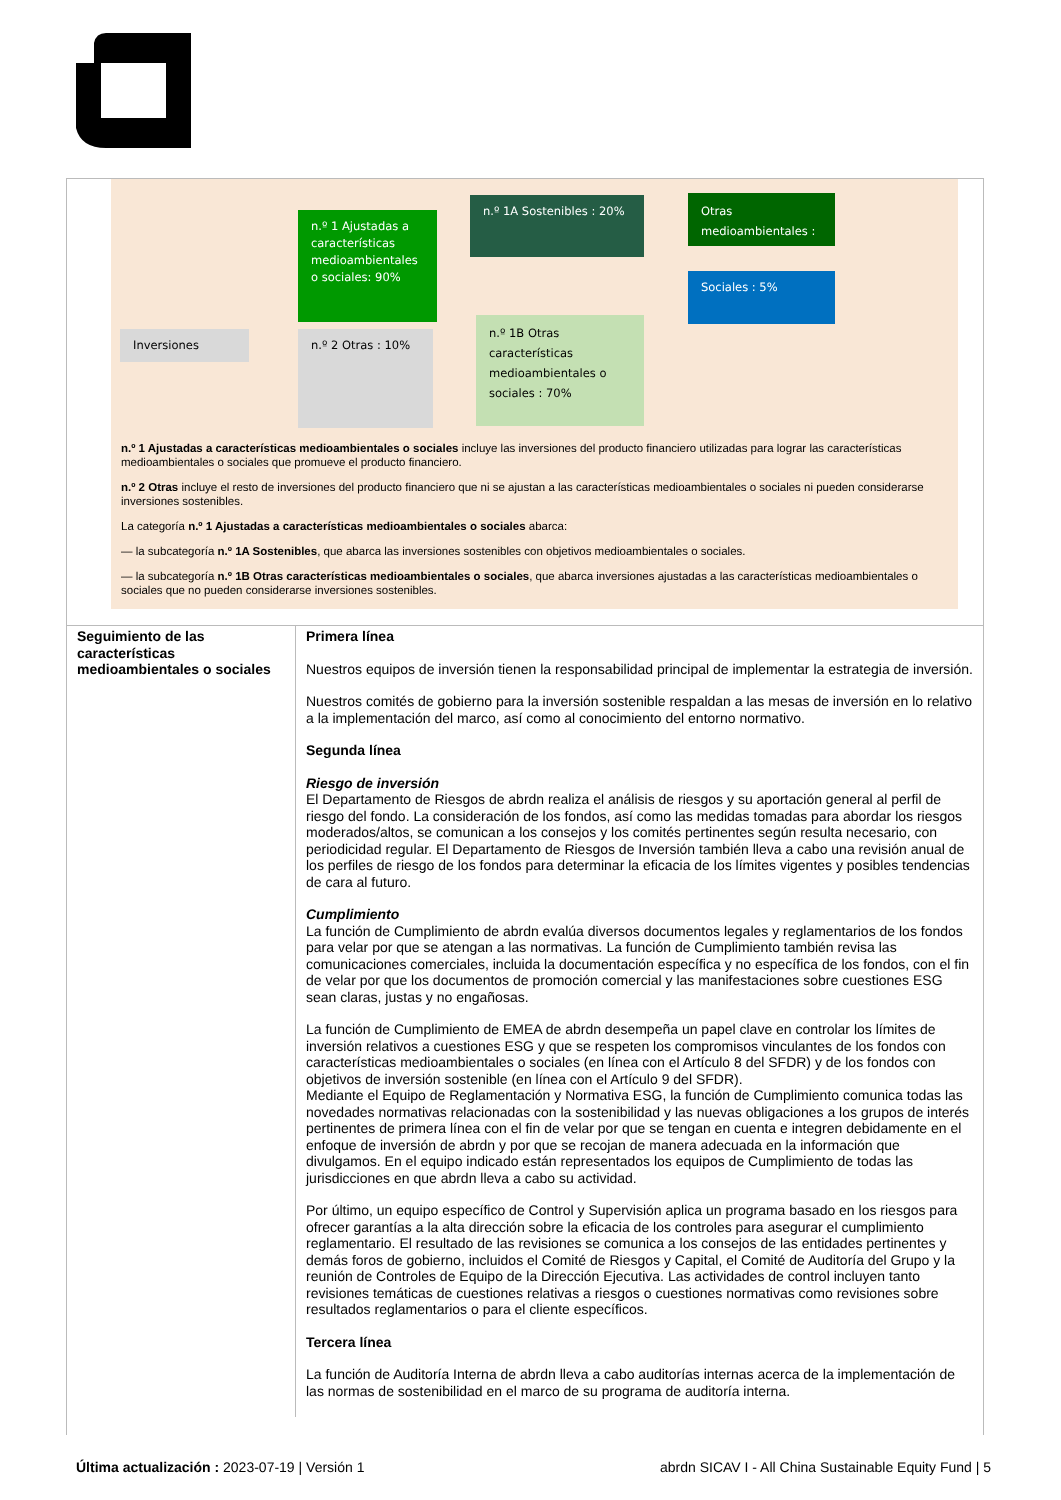Inversiones
n.º 1 Ajustadas a características medioambientales o sociales: 90%
n.º 2 Otras : 10%
n.º 1A Sostenibles : 20%
n.º 1B Otras características medioambientales o sociales : 70%
Otras medioambientales :
Sociales : 5%
n.º 1 Ajustadas a características medioambientales o sociales incluye las inversiones del producto financiero utilizadas para lograr las características medioambientales o sociales que promueve el producto financiero.
n.º 2 Otras incluye el resto de inversiones del producto financiero que ni se ajustan a las características medioambientales o sociales ni pueden considerarse inversiones sostenibles.
La categoría n.º 1 Ajustadas a características medioambientales o sociales abarca:
— la subcategoría n.º 1A Sostenibles, que abarca las inversiones sostenibles con objetivos medioambientales o sociales.
— la subcategoría n.º 1B Otras características medioambientales o sociales, que abarca inversiones ajustadas a las características medioambientales o sociales que no pueden considerarse inversiones sostenibles.
| Seguimiento de las características medioambientales o sociales | Primera línea Nuestros equipos de inversión tienen la responsabilidad principal de implementar la estrategia de inversión. Nuestros comités de gobierno para la inversión sostenible respaldan a las mesas de inversión en lo relativo a la implementación del marco, así como al conocimiento del entorno normativo. Segunda línea Riesgo de inversión El Departamento de Riesgos de abrdn realiza el análisis de riesgos y su aportación general al perfil de riesgo del fondo. La consideración de los fondos, así como las medidas tomadas para abordar los riesgos moderados/altos, se comunican a los consejos y los comités pertinentes según resulta necesario, con periodicidad regular. El Departamento de Riesgos de Inversión también lleva a cabo una revisión anual de los perfiles de riesgo de los fondos para determinar la eficacia de los límites vigentes y posibles tendencias de cara al futuro. Cumplimiento La función de Cumplimiento de abrdn evalúa diversos documentos legales y reglamentarios de los fondos para velar por que se atengan a las normativas. La función de Cumplimiento también revisa las comunicaciones comerciales, incluida la documentación específica y no específica de los fondos, con el fin de velar por que los documentos de promoción comercial y las manifestaciones sobre cuestiones ESG sean claras, justas y no engañosas. La función de Cumplimiento de EMEA de abrdn desempeña un papel clave en controlar los límites de inversión relativos a cuestiones ESG y que se respeten los compromisos vinculantes de los fondos con características medioambientales o sociales (en línea con el Artículo 8 del SFDR) y de los fondos con objetivos de inversión sostenible (en línea con el Artículo 9 del SFDR). Mediante el Equipo de Reglamentación y Normativa ESG, la función de Cumplimiento comunica todas las novedades normativas relacionadas con la sostenibilidad y las nuevas obligaciones a los grupos de interés pertinentes de primera línea con el fin de velar por que se tengan en cuenta e integren debidamente en el enfoque de inversión de abrdn y por que se recojan de manera adecuada en la información que divulgamos. En el equipo indicado están representados los equipos de Cumplimiento de todas las jurisdicciones en que abrdn lleva a cabo su actividad. Por último, un equipo específico de Control y Supervisión aplica un programa basado en los riesgos para ofrecer garantías a la alta dirección sobre la eficacia de los controles para asegurar el cumplimiento reglamentario. El resultado de las revisiones se comunica a los consejos de las entidades pertinentes y demás foros de gobierno, incluidos el Comité de Riesgos y Capital, el Comité de Auditoría del Grupo y la reunión de Controles de Equipo de la Dirección Ejecutiva. Las actividades de control incluyen tanto revisiones temáticas de cuestiones relativas a riesgos o cuestiones normativas como revisiones sobre resultados reglamentarios o para el cliente específicos. Tercera línea La función de Auditoría Interna de abrdn lleva a cabo auditorías internas acerca de la implementación de las normas de sostenibilidad en el marco de su programa de auditoría interna. |
Última actualización : 2023-07-19 | Versión 1 abrdn SICAV I - All China Sustainable Equity Fund | 5